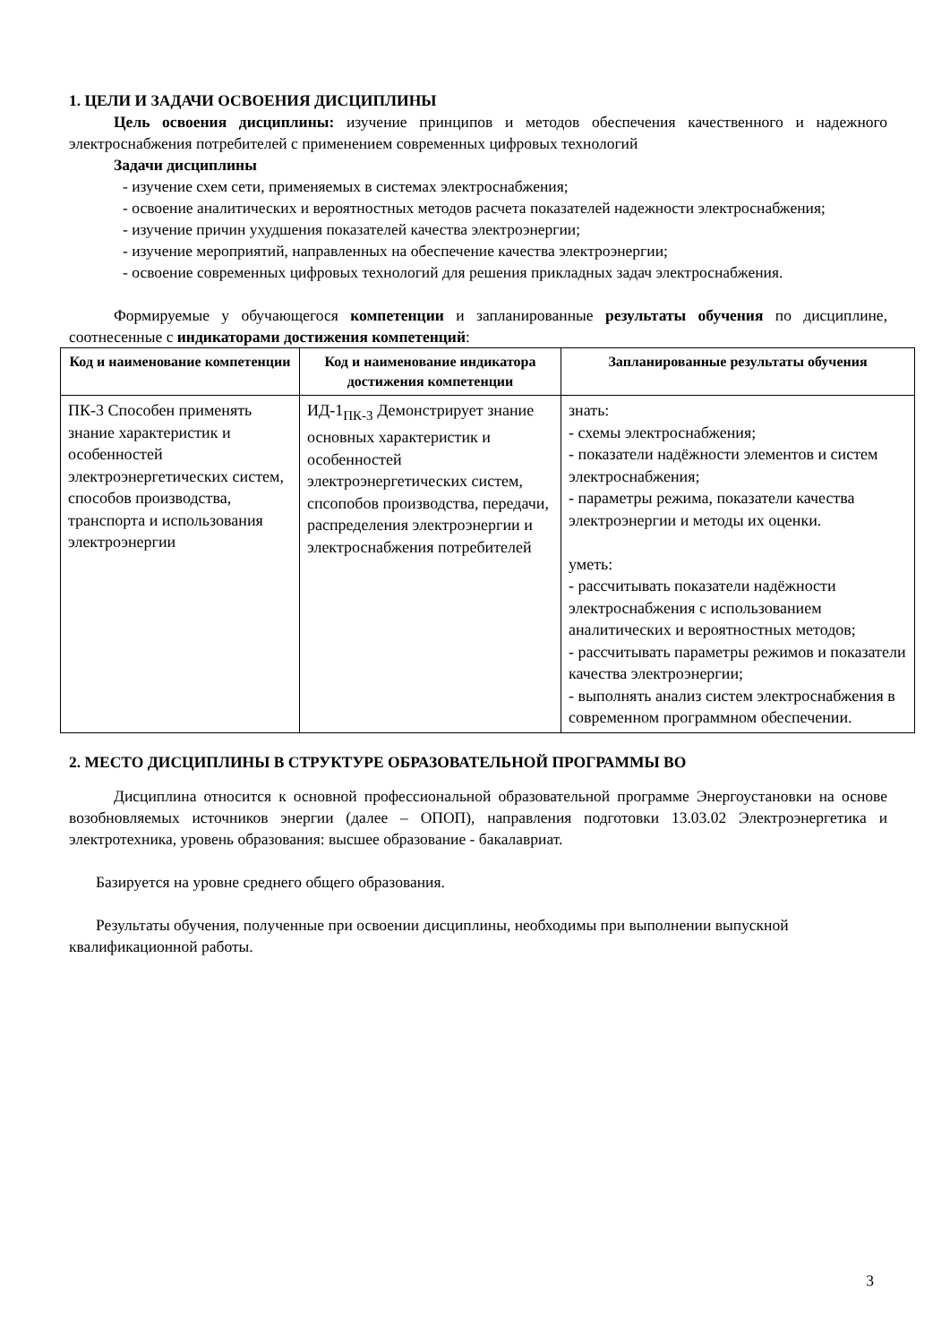1. ЦЕЛИ И ЗАДАЧИ ОСВОЕНИЯ ДИСЦИПЛИНЫ
Цель освоения дисциплины: изучение принципов и методов обеспечения качественного и надежного электроснабжения потребителей с применением современных цифровых технологий
Задачи дисциплины
- изучение схем сети, применяемых в системах электроснабжения;
- освоение аналитических и вероятностных методов расчета показателей надежности электроснабжения;
- изучение причин ухудшения показателей качества электроэнергии;
- изучение мероприятий, направленных на обеспечение качества электроэнергии;
- освоение современных цифровых технологий для решения прикладных задач электроснабжения.
Формируемые у обучающегося компетенции и запланированные результаты обучения по дисциплине, соотнесенные с индикаторами достижения компетенций:
| Код и наименование компетенции | Код и наименование индикатора достижения компетенции | Запланированные результаты обучения |
| --- | --- | --- |
| ПК-3 Способен применять знание характеристик и особенностей электроэнергетических систем, способов производства, транспорта и использования электроэнергии | ИД-1<sub>ПК-3</sub> Демонстрирует знание основных характеристик и особенностей электроэнергетических систем, спсопобов производства, передачи, распределения электроэнергии и электроснабжения потребителей | знать: - схемы электроснабжения; - показатели надёжности элементов и систем электроснабжения; - параметры режима, показатели качества электроэнергии и методы их оценки. уметь: - рассчитывать показатели надёжности электроснабжения с использованием аналитических и вероятностных методов; - рассчитывать параметры режимов и показатели качества электроэнергии; - выполнять анализ систем электроснабжения в современном программном обеспечении. |
2. МЕСТО ДИСЦИПЛИНЫ В СТРУКТУРЕ ОБРАЗОВАТЕЛЬНОЙ ПРОГРАММЫ ВО
Дисциплина относится к основной профессиональной образовательной программе Энергоустановки на основе возобновляемых источников энергии (далее – ОПОП), направления подготовки 13.03.02 Электроэнергетика и электротехника, уровень образования: высшее образование - бакалавриат.
Базируется на уровне среднего общего образования.
Результаты обучения, полученные при освоении дисциплины, необходимы при выполнении выпускной квалификационной работы.
3